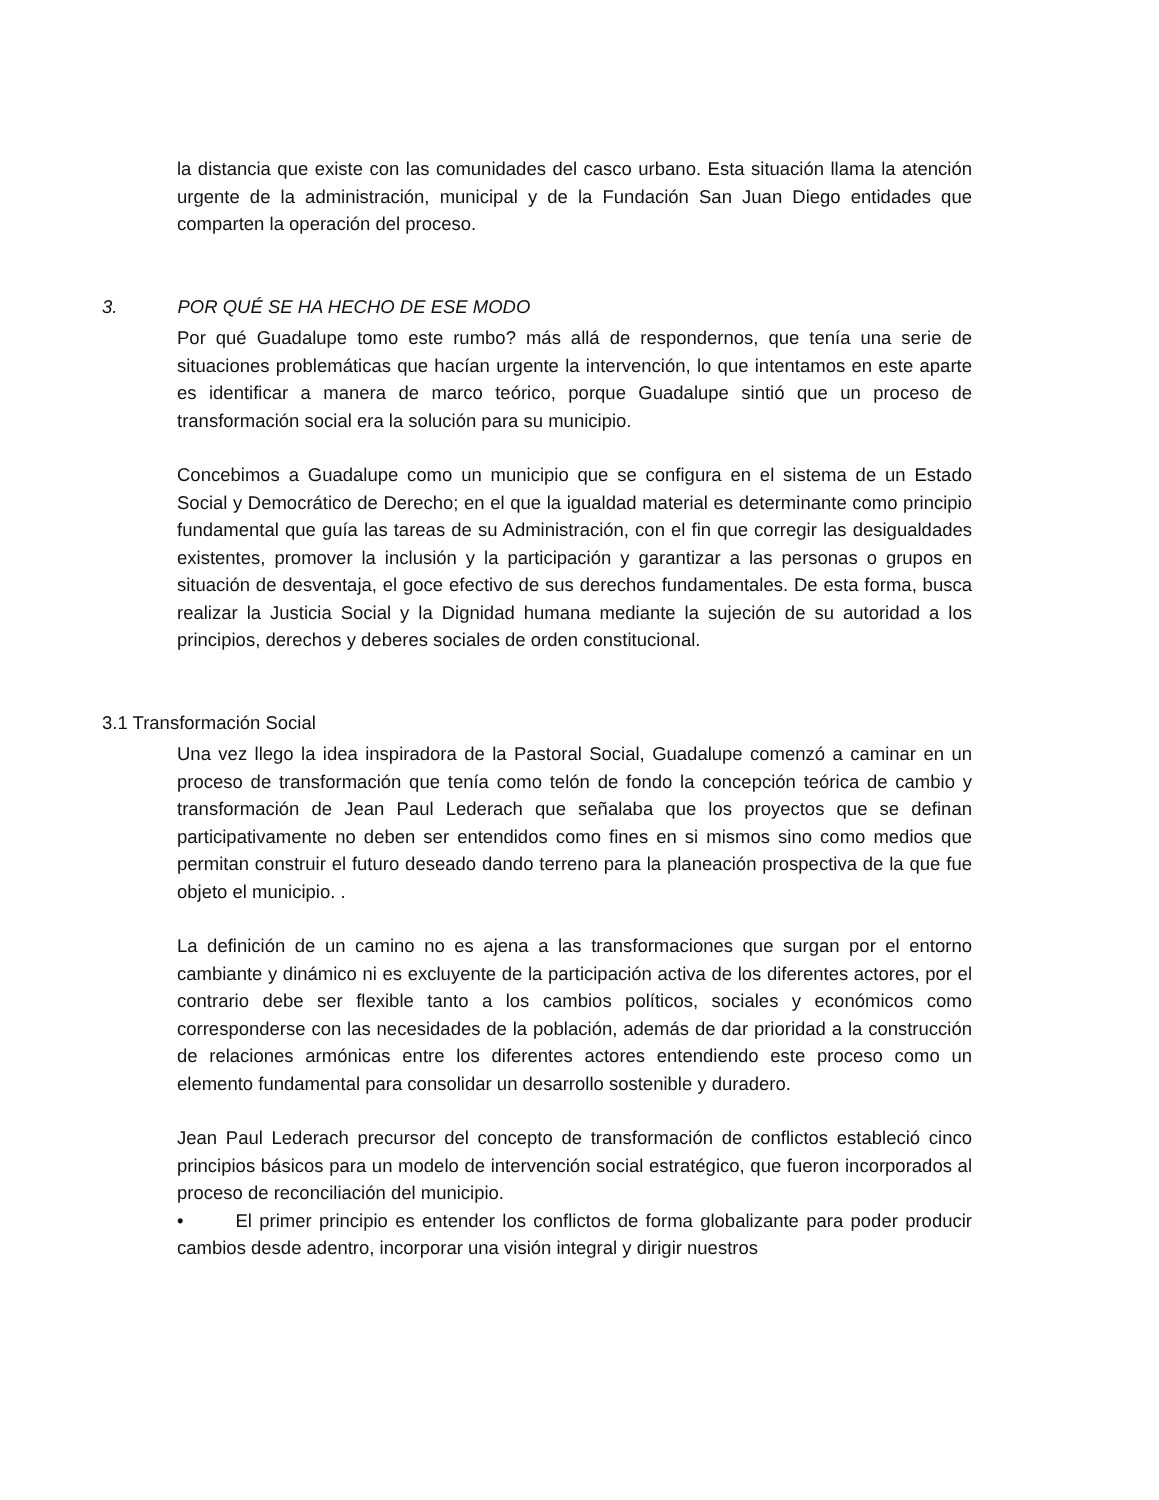la distancia que existe con las comunidades del casco urbano. Esta situación llama la atención urgente de la administración, municipal y de la Fundación San Juan Diego entidades que comparten la operación del proceso.
3. POR QUÉ SE HA HECHO DE ESE MODO
Por qué Guadalupe tomo este rumbo? más allá de respondernos, que tenía una serie de situaciones problemáticas que hacían urgente la intervención, lo que intentamos en este aparte es identificar a manera de marco teórico, porque Guadalupe sintió que un proceso de transformación social era la solución para su municipio.
Concebimos a Guadalupe como un municipio que se configura en el sistema de un Estado Social y Democrático de Derecho; en el que la igualdad material es determinante como principio fundamental que guía las tareas de su Administración, con el fin que corregir las desigualdades existentes, promover la inclusión y la participación y garantizar a las personas o grupos en situación de desventaja, el goce efectivo de sus derechos fundamentales. De esta forma, busca realizar la Justicia Social y la Dignidad humana mediante la sujeción de su autoridad a los principios, derechos y deberes sociales de orden constitucional.
3.1 Transformación Social
Una vez llego la idea inspiradora de la Pastoral Social, Guadalupe comenzó a caminar en un proceso de transformación que tenía como telón de fondo la concepción teórica de cambio y transformación de Jean Paul Lederach que señalaba que los proyectos que se definan participativamente no deben ser entendidos como fines en si mismos sino como medios que permitan construir el futuro deseado dando terreno para la planeación prospectiva de la que fue objeto el municipio. .
La definición de un camino no es ajena a las transformaciones que surgan por el entorno cambiante y dinámico ni es excluyente de la participación activa de los diferentes actores, por el contrario debe ser flexible tanto a los cambios políticos, sociales y económicos como corresponderse con las necesidades de la población, además de dar prioridad a la construcción de relaciones armónicas entre los diferentes actores entendiendo este proceso como un elemento fundamental para consolidar un desarrollo sostenible y duradero.
Jean Paul Lederach precursor del concepto de transformación de conflictos estableció cinco principios básicos para un modelo de intervención social estratégico, que fueron incorporados al proceso de reconciliación del municipio.
• El primer principio es entender los conflictos de forma globalizante para poder producir cambios desde adentro, incorporar una visión integral y dirigir nuestros